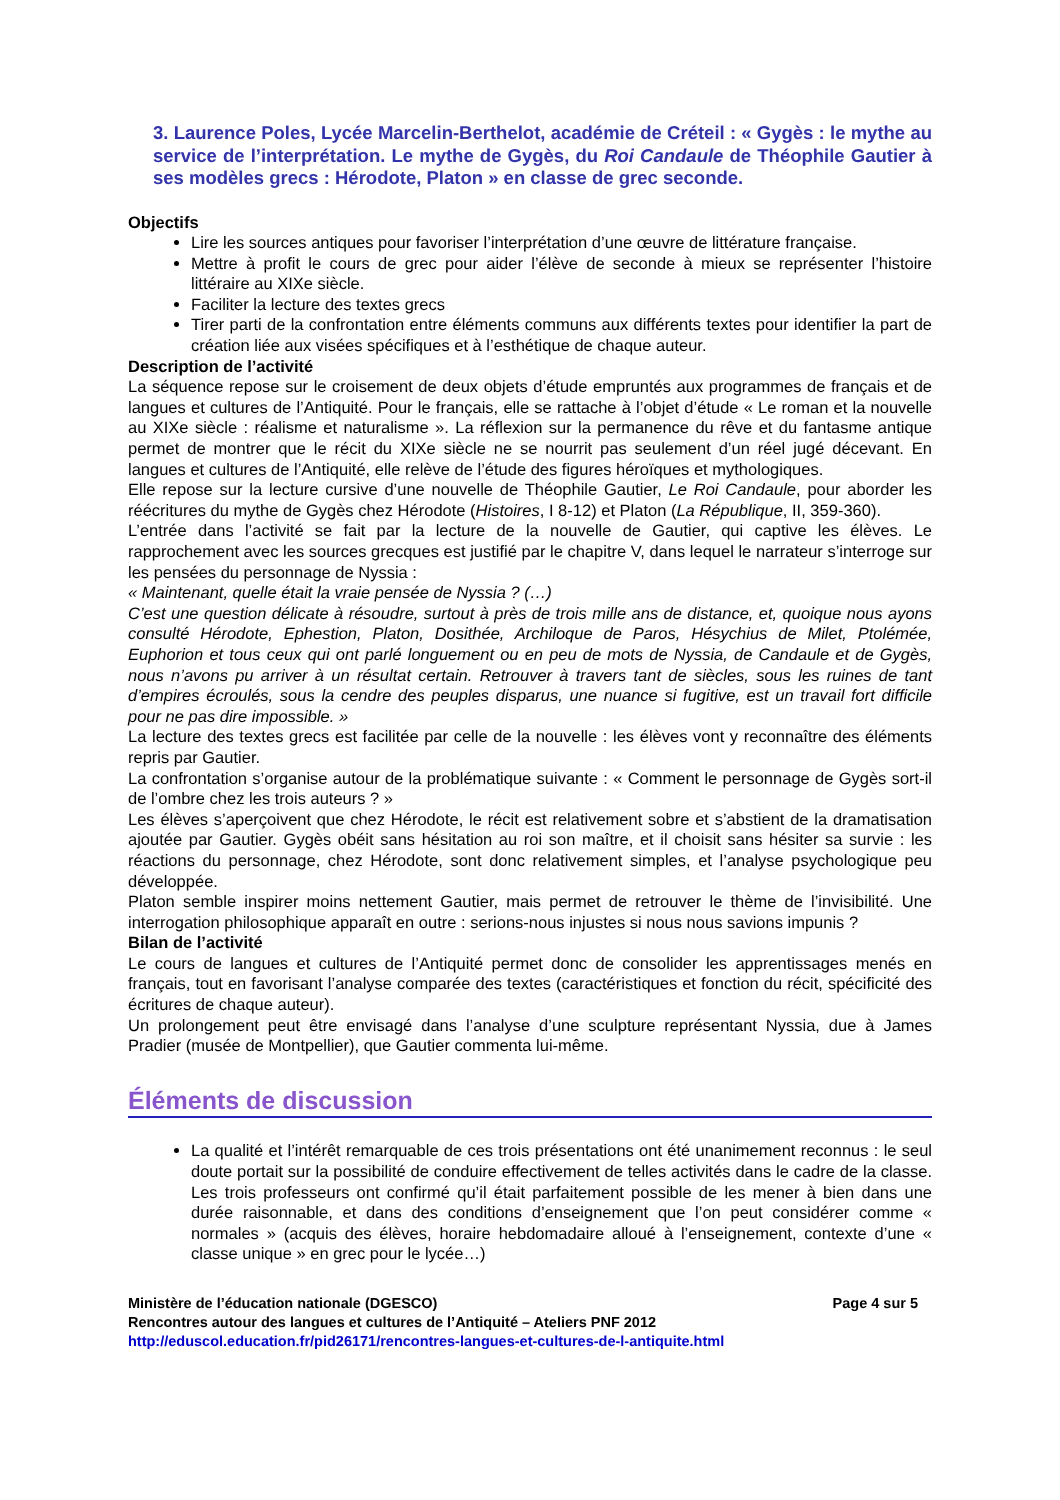3. Laurence Poles, Lycée Marcelin-Berthelot, académie de Créteil : « Gygès : le mythe au service de l’interprétation. Le mythe de Gygès, du Roi Candaule de Théophile Gautier à ses modèles grecs : Hérodote, Platon » en classe de grec seconde.
Objectifs
Lire les sources antiques pour favoriser l’interprétation d’une œuvre de littérature française.
Mettre à profit le cours de grec pour aider l’élève de seconde à mieux se représenter l’histoire littéraire au XIXe siècle.
Faciliter la lecture des textes grecs
Tirer parti de la confrontation entre éléments communs aux différents textes pour identifier la part de création liée aux visées spécifiques et à l’esthétique de chaque auteur.
Description de l’activité
La séquence repose sur le croisement de deux objets d’étude empruntés aux programmes de français et de langues et cultures de l’Antiquité. Pour le français, elle se rattache à l’objet d’étude « Le roman et la nouvelle au XIXe siècle : réalisme et naturalisme ». La réflexion sur la permanence du rêve et du fantasme antique permet de montrer que le récit du XIXe siècle ne se nourrit pas seulement d’un réel jugé décevant. En langues et cultures de l’Antiquité, elle relève de l’étude des figures héroïques et mythologiques.
Elle repose sur la lecture cursive d’une nouvelle de Théophile Gautier, Le Roi Candaule, pour aborder les réécritures du mythe de Gygès chez Hérodote (Histoires, I 8-12) et Platon (La République, II, 359-360).
L’entrée dans l’activité se fait par la lecture de la nouvelle de Gautier, qui captive les élèves. Le rapprochement avec les sources grecques est justifié par le chapitre V, dans lequel le narrateur s’interroge sur les pensées du personnage de Nyssia :
« Maintenant, quelle était la vraie pensée de Nyssia ? (…)
C’est une question délicate à résoudre, surtout à près de trois mille ans de distance, et, quoique nous ayons consulté Hérodote, Ephestion, Platon, Dosithée, Archiloque de Paros, Hésychius de Milet, Ptolémée, Euphorion et tous ceux qui ont parlé longuement ou en peu de mots de Nyssia, de Candaule et de Gygès, nous n’avons pu arriver à un résultat certain. Retrouver à travers tant de siècles, sous les ruines de tant d’empires écroulés, sous la cendre des peuples disparus, une nuance si fugitive, est un travail fort difficile pour ne pas dire impossible. »
La lecture des textes grecs est facilitée par celle de la nouvelle : les élèves vont y reconnaître des éléments repris par Gautier.
La confrontation s’organise autour de la problématique suivante : « Comment le personnage de Gygès sort-il de l’ombre chez les trois auteurs ? »
Les élèves s’aperçoivent que chez Hérodote, le récit est relativement sobre et s’abstient de la dramatisation ajoutée par Gautier. Gygès obéit sans hésitation au roi son maître, et il choisit sans hésiter sa survie : les réactions du personnage, chez Hérodote, sont donc relativement simples, et l’analyse psychologique peu développée.
Platon semble inspirer moins nettement Gautier, mais permet de retrouver le thème de l’invisibilité. Une interrogation philosophique apparaît en outre : serions-nous injustes si nous nous savions impunis ?
Bilan de l’activité
Le cours de langues et cultures de l’Antiquité permet donc de consolider les apprentissages menés en français, tout en favorisant l’analyse comparée des textes (caractéristiques et fonction du récit, spécificité des écritures de chaque auteur).
Un prolongement peut être envisagé dans l’analyse d’une sculpture représentant Nyssia, due à James Pradier (musée de Montpellier), que Gautier commenta lui-même.
Éléments de discussion
La qualité et l’intérêt remarquable de ces trois présentations ont été unanimement reconnus : le seul doute portait sur la possibilité de conduire effectivement de telles activités dans le cadre de la classe. Les trois professeurs ont confirmé qu’il était parfaitement possible de les mener à bien dans une durée raisonnable, et dans des conditions d’enseignement que l’on peut considérer comme « normales » (acquis des élèves, horaire hebdomadaire alloué à l’enseignement, contexte d’une « classe unique » en grec pour le lycée…)
Ministère de l’éducation nationale (DGESCO) Page 4 sur 5
Rencontres autour des langues et cultures de l’Antiquité – Ateliers PNF 2012
http://eduscol.education.fr/pid26171/rencontres-langues-et-cultures-de-l-antiquite.html